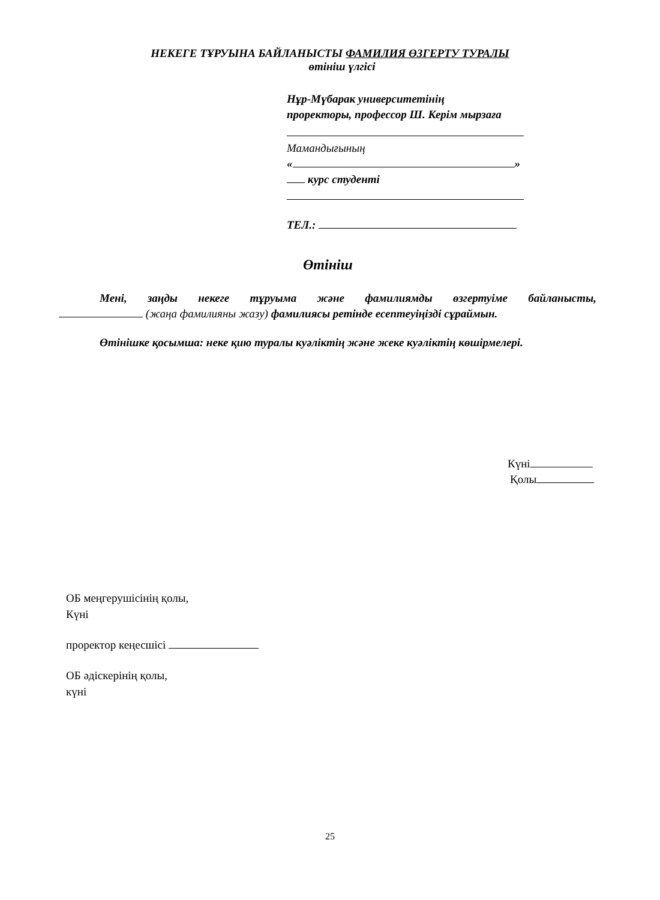НЕКЕГЕ ТҰРУЫНА БАЙЛАНЫСТЫ ФАМИЛИЯ ӨЗГЕРТУ ТУРАЛЫ
өтініш үлгісі
Нұр-Мүбарак университетінің
проректоры, профессор Ш. Керім мырзаға
Мамандығының
« »
курс студенті
ТЕЛ.:
Өтініш
Мені, заңды некеге тұруыма және фамилиямды өзгертуіме байланысты,
(жаңа фамилияны жазу) фамилиясы ретінде есептеуіңізді сұраймын.
Өтінішке қосымша: неке қию туралы куәліктің және жеке куәліктің көшірмелері.
Күні
Қолы
ОБ меңгерушісінің қолы,
Күні
проректор кеңесшісі
ОБ әдіскерінің қолы,
күні
25